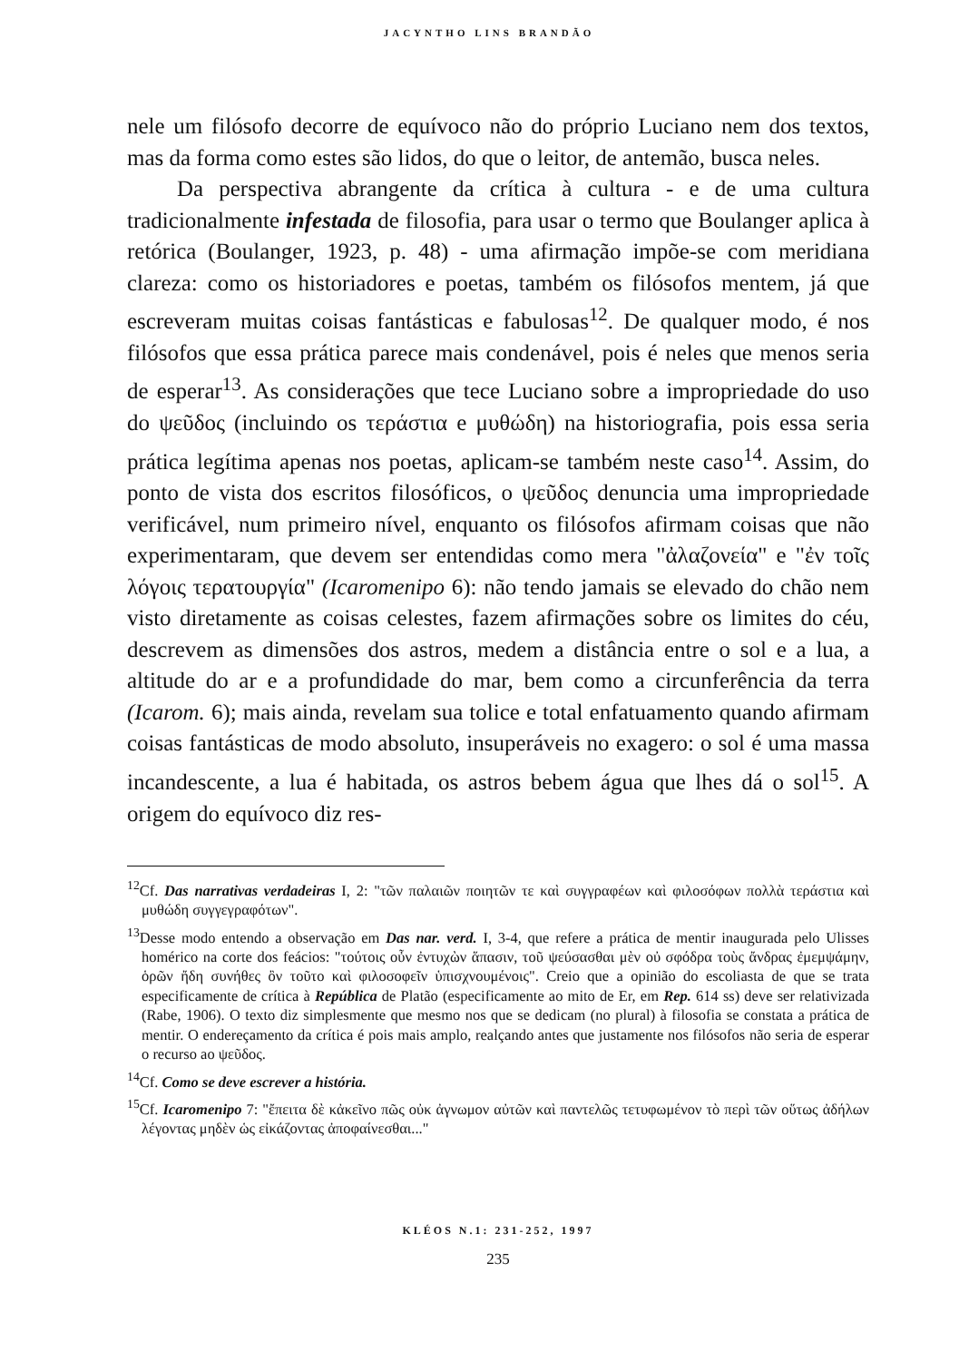JACYNTHO LINS BRANDÃO
nele um filósofo decorre de equívoco não do próprio Luciano nem dos textos, mas da forma como estes são lidos, do que o leitor, de antemão, busca neles.
Da perspectiva abrangente da crítica à cultura - e de uma cultura tradicionalmente infestada de filosofia, para usar o termo que Boulanger aplica à retórica (Boulanger, 1923, p. 48) - uma afirmação impõe-se com meridiana clareza: como os historiadores e poetas, também os filósofos mentem, já que escreveram muitas coisas fantásticas e fabulosas<sup>12</sup>. De qualquer modo, é nos filósofos que essa prática parece mais condenável, pois é neles que menos seria de esperar<sup>13</sup>. As considerações que tece Luciano sobre a impropriedade do uso do ψεῦδος (incluindo os τεράστια e μυθώδη) na historiografia, pois essa seria prática legítima apenas nos poetas, aplicam-se também neste caso<sup>14</sup>. Assim, do ponto de vista dos escritos filosóficos, o ψεῦδος denuncia uma impropriedade verificável, num primeiro nível, enquanto os filósofos afirmam coisas que não experimentaram, que devem ser entendidas como mera "ἀλαζονεία" e "ἐν τοῖς λόγοις τερατουργία" (Icaromenipo 6): não tendo jamais se elevado do chão nem visto diretamente as coisas celestes, fazem afirmações sobre os limites do céu, descrevem as dimensões dos astros, medem a distância entre o sol e a lua, a altitude do ar e a profundidade do mar, bem como a circunferência da terra (Icarom. 6); mais ainda, revelam sua tolice e total enfatuamento quando afirmam coisas fantásticas de modo absoluto, insuperáveis no exagero: o sol é uma massa incandescente, a lua é habitada, os astros bebem água que lhes dá o sol<sup>15</sup>. A origem do equívoco diz res-
<sup>12</sup> Cf. Das narrativas verdadeiras I, 2: "τῶν παλαιῶν ποιητῶν τε καὶ συγγραφέων καὶ φιλοσόφων πολλὰ τεράστια καὶ μυθώδη συγγεγραφότων".
<sup>13</sup> Desse modo entendo a observação em Das nar. verd. I, 3-4, que refere a prática de mentir inaugurada pelo Ulisses homérico na corte dos feácios: "τούτοις οὖν ἐντυχὼν ἅπασιν, τοῦ ψεύσασθαι μὲν οὐ σφόδρα τοὺς ἄνδρας ἐμεμψάμην, ὁρῶν ἤδη συνήθες ὂν τοῦτο καὶ φιλοσοφεῖν ὑπισχνουμένοις". Creio que a opinião do escoliasta de que se trata especificamente de crítica à República de Platão (especificamente ao mito de Er, em Rep. 614 ss) deve ser relativizada (Rabe, 1906). O texto diz simplesmente que mesmo nos que se dedicam (no plural) à filosofia se constata a prática de mentir. O endereçamento da crítica é pois mais amplo, realçando antes que justamente nos filósofos não seria de esperar o recurso ao ψεῦδος.
<sup>14</sup> Cf. Como se deve escrever a história.
<sup>15</sup> Cf. Icaromenipo 7: "ἔπειτα δὲ κἀκεῖνο πῶς οὐκ ἀγνωμον αὐτῶν καὶ παντελῶς τετυφωμένον τὸ περὶ τῶν οὕτως ἀδήλων λέγοντας μηδὲν ὡς εἰκάζοντας ἀποφαίνεσθαι..."
KLÉOS N.1: 231-252, 1997
235